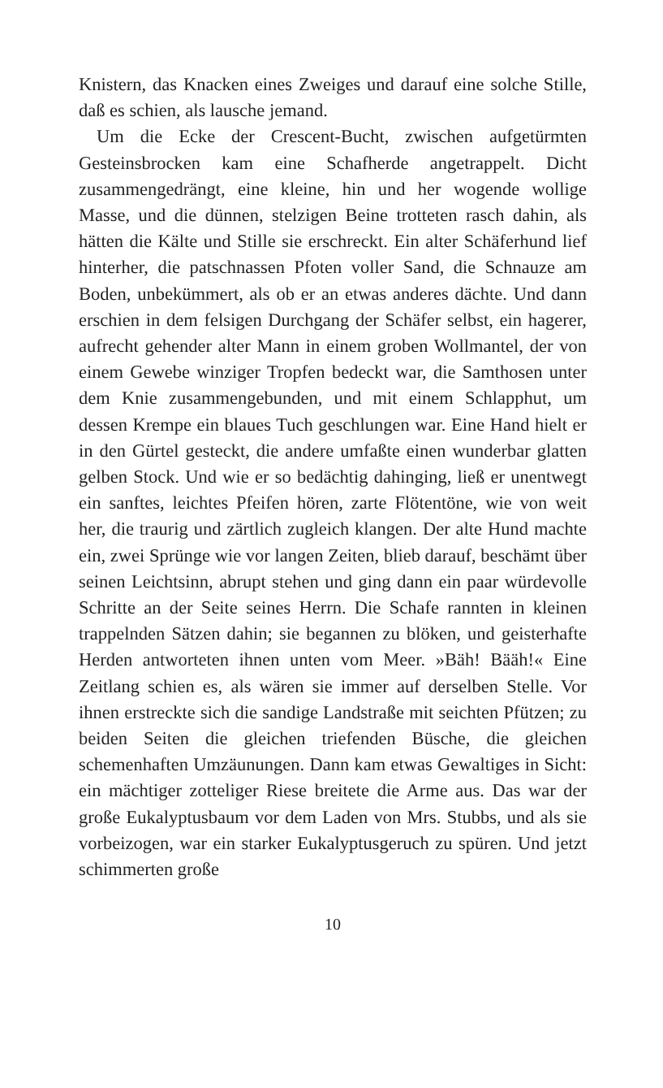Knistern, das Knacken eines Zweiges und darauf eine solche Stille, daß es schien, als lausche jemand.
Um die Ecke der Crescent-Bucht, zwischen aufgetürmten Gesteinsbrocken kam eine Schafherde angetrappelt. Dicht zusammengedrängt, eine kleine, hin und her wogende wollige Masse, und die dünnen, stelzigen Beine trotteten rasch dahin, als hätten die Kälte und Stille sie erschreckt. Ein alter Schäferhund lief hinterher, die patschnassen Pfoten voller Sand, die Schnauze am Boden, unbekümmert, als ob er an etwas anderes dächte. Und dann erschien in dem felsigen Durchgang der Schäfer selbst, ein hagerer, aufrecht gehender alter Mann in einem groben Wollmantel, der von einem Gewebe winziger Tropfen bedeckt war, die Samthosen unter dem Knie zusammengebunden, und mit einem Schlapphut, um dessen Krempe ein blaues Tuch geschlungen war. Eine Hand hielt er in den Gürtel gesteckt, die andere umfaßte einen wunderbar glatten gelben Stock. Und wie er so bedächtig dahinging, ließ er unentwegt ein sanftes, leichtes Pfeifen hören, zarte Flötentöne, wie von weit her, die traurig und zärtlich zugleich klangen. Der alte Hund machte ein, zwei Sprünge wie vor langen Zeiten, blieb darauf, beschämt über seinen Leichtsinn, abrupt stehen und ging dann ein paar würdevolle Schritte an der Seite seines Herrn. Die Schafe rannten in kleinen trappelnden Sätzen dahin; sie begannen zu blöken, und geisterhafte Herden antworteten ihnen unten vom Meer. »Bäh! Bääh!« Eine Zeitlang schien es, als wären sie immer auf derselben Stelle. Vor ihnen erstreckte sich die sandige Landstraße mit seichten Pfützen; zu beiden Seiten die gleichen triefenden Büsche, die gleichen schemenhaften Umzäunungen. Dann kam etwas Gewaltiges in Sicht: ein mächtiger zotteliger Riese breitete die Arme aus. Das war der große Eukalyptusbaum vor dem Laden von Mrs. Stubbs, und als sie vorbeizogen, war ein starker Eukalyptusgeruch zu spüren. Und jetzt schimmerten große
10